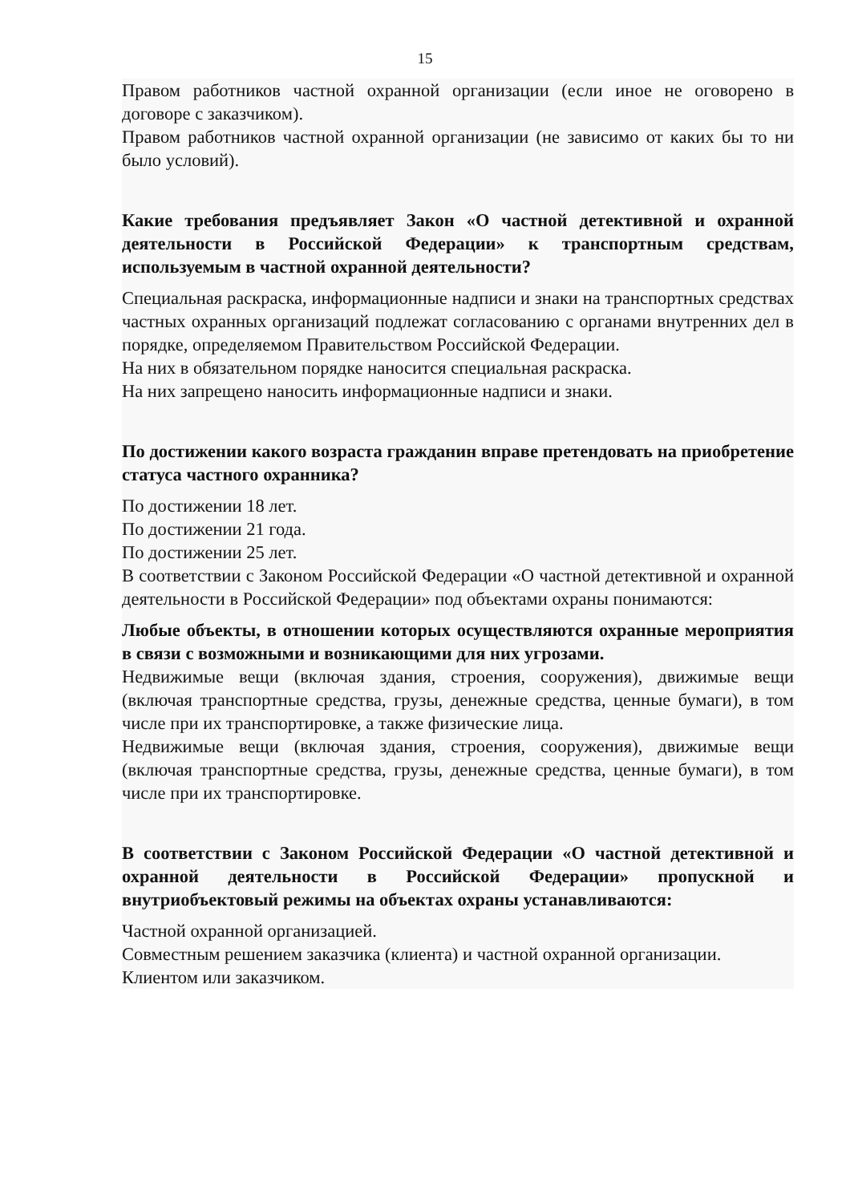15
Правом работников частной охранной организации (если иное не оговорено в договоре с заказчиком).
Правом работников частной охранной организации (не зависимо от каких бы то ни было условий).
Какие требования предъявляет Закон «О частной детективной и охранной деятельности в Российской Федерации» к транспортным средствам, используемым в частной охранной деятельности?
Специальная раскраска, информационные надписи и знаки на транспортных средствах частных охранных организаций подлежат согласованию с органами внутренних дел в порядке, определяемом Правительством Российской Федерации.
На них в обязательном порядке наносится специальная раскраска.
На них запрещено наносить информационные надписи и знаки.
По достижении какого возраста гражданин вправе претендовать на приобретение статуса частного охранника?
По достижении 18 лет.
По достижении 21 года.
По достижении 25 лет.
В соответствии с Законом Российской Федерации «О частной детективной и охранной деятельности в Российской Федерации» под объектами охраны понимаются:
Любые объекты, в отношении которых осуществляются охранные мероприятия в связи с возможными и возникающими для них угрозами.
Недвижимые вещи (включая здания, строения, сооружения), движимые вещи (включая транспортные средства, грузы, денежные средства, ценные бумаги), в том числе при их транспортировке, а также физические лица.
Недвижимые вещи (включая здания, строения, сооружения), движимые вещи (включая транспортные средства, грузы, денежные средства, ценные бумаги), в том числе при их транспортировке.
В соответствии с Законом Российской Федерации «О частной детективной и охранной деятельности в Российской Федерации» пропускной и внутриобъектовый режимы на объектах охраны устанавливаются:
Частной охранной организацией.
Совместным решением заказчика (клиента) и частной охранной организации.
Клиентом или заказчиком.